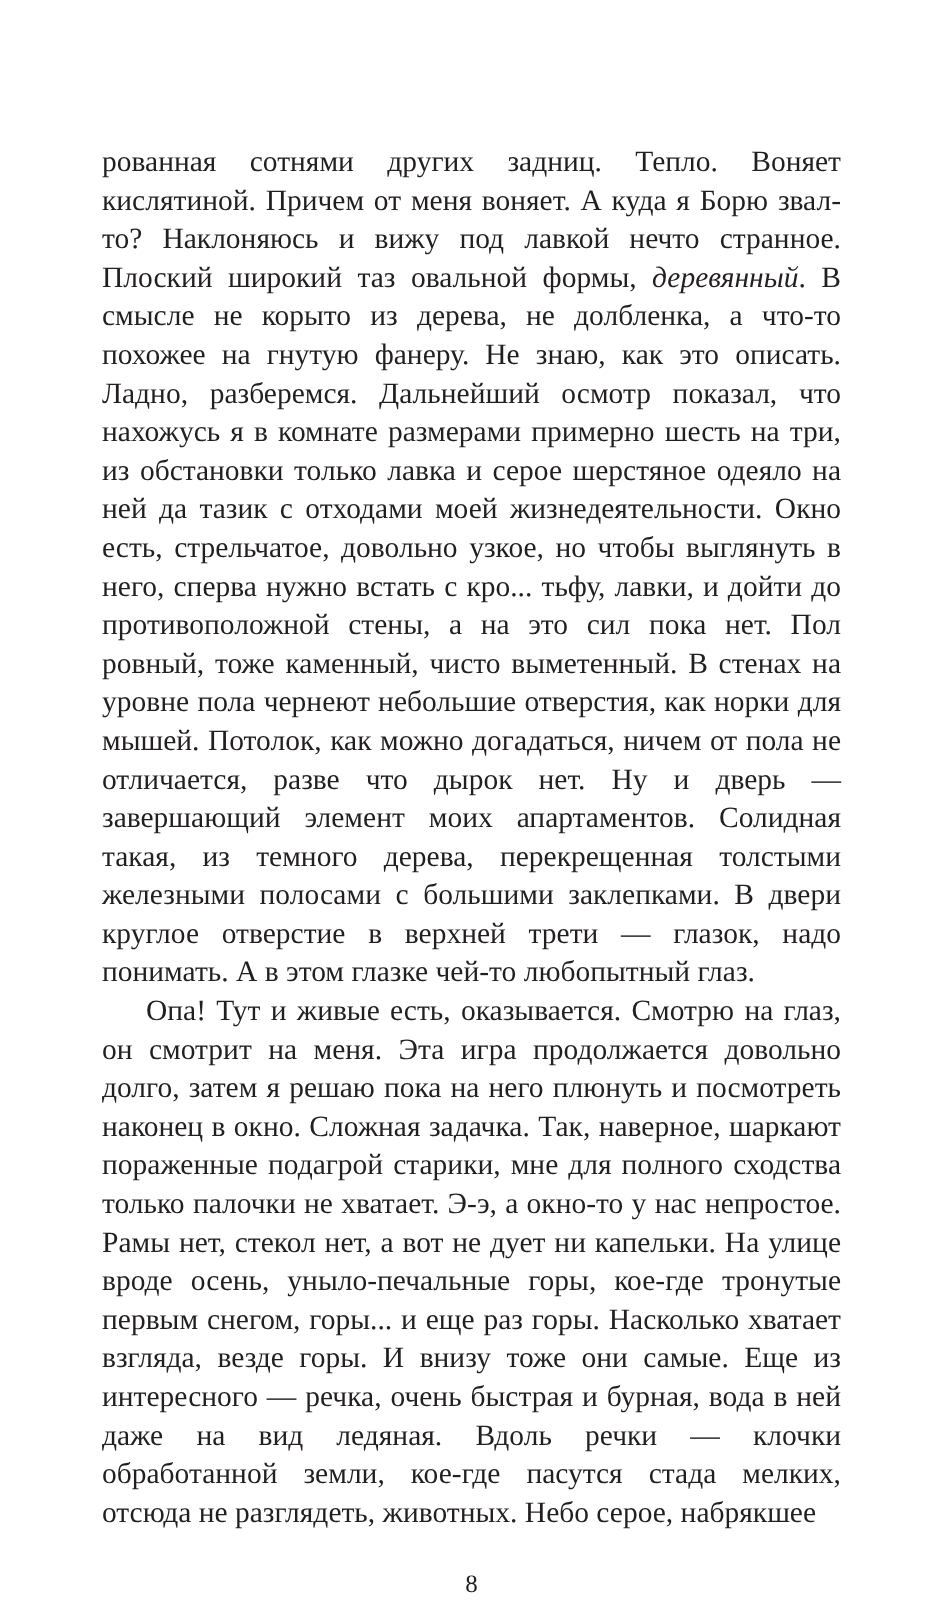рованная сотнями других задниц. Тепло. Воняет кислятиной. Причем от меня воняет. А куда я Борю звал-то? Наклоняюсь и вижу под лавкой нечто странное. Плоский широкий таз овальной формы, деревянный. В смысле не корыто из дерева, не долбленка, а что-то похожее на гнутую фанеру. Не знаю, как это описать. Ладно, разберемся. Дальнейший осмотр показал, что нахожусь я в комнате размерами примерно шесть на три, из обстановки только лавка и серое шерстяное одеяло на ней да тазик с отходами моей жизнедеятельности. Окно есть, стрельчатое, довольно узкое, но чтобы выглянуть в него, сперва нужно встать с кро... тьфу, лавки, и дойти до противоположной стены, а на это сил пока нет. Пол ровный, тоже каменный, чисто выметенный. В стенах на уровне пола чернеют небольшие отверстия, как норки для мышей. Потолок, как можно догадаться, ничем от пола не отличается, разве что дырок нет. Ну и дверь — завершающий элемент моих апартаментов. Солидная такая, из темного дерева, перекрещенная толстыми железными полосами с большими заклепками. В двери круглое отверстие в верхней трети — глазок, надо понимать. А в этом глазке чей-то любопытный глаз.
Опа! Тут и живые есть, оказывается. Смотрю на глаз, он смотрит на меня. Эта игра продолжается довольно долго, затем я решаю пока на него плюнуть и посмотреть наконец в окно. Сложная задачка. Так, наверное, шаркают пораженные подагрой старики, мне для полного сходства только палочки не хватает. Э-э, а окно-то у нас непростое. Рамы нет, стекол нет, а вот не дует ни капельки. На улице вроде осень, уныло-печальные горы, кое-где тронутые первым снегом, горы... и еще раз горы. Насколько хватает взгляда, везде горы. И внизу тоже они самые. Еще из интересного — речка, очень быстрая и бурная, вода в ней даже на вид ледяная. Вдоль речки — клочки обработанной земли, кое-где пасутся стада мелких, отсюда не разглядеть, животных. Небо серое, набрякшее
8